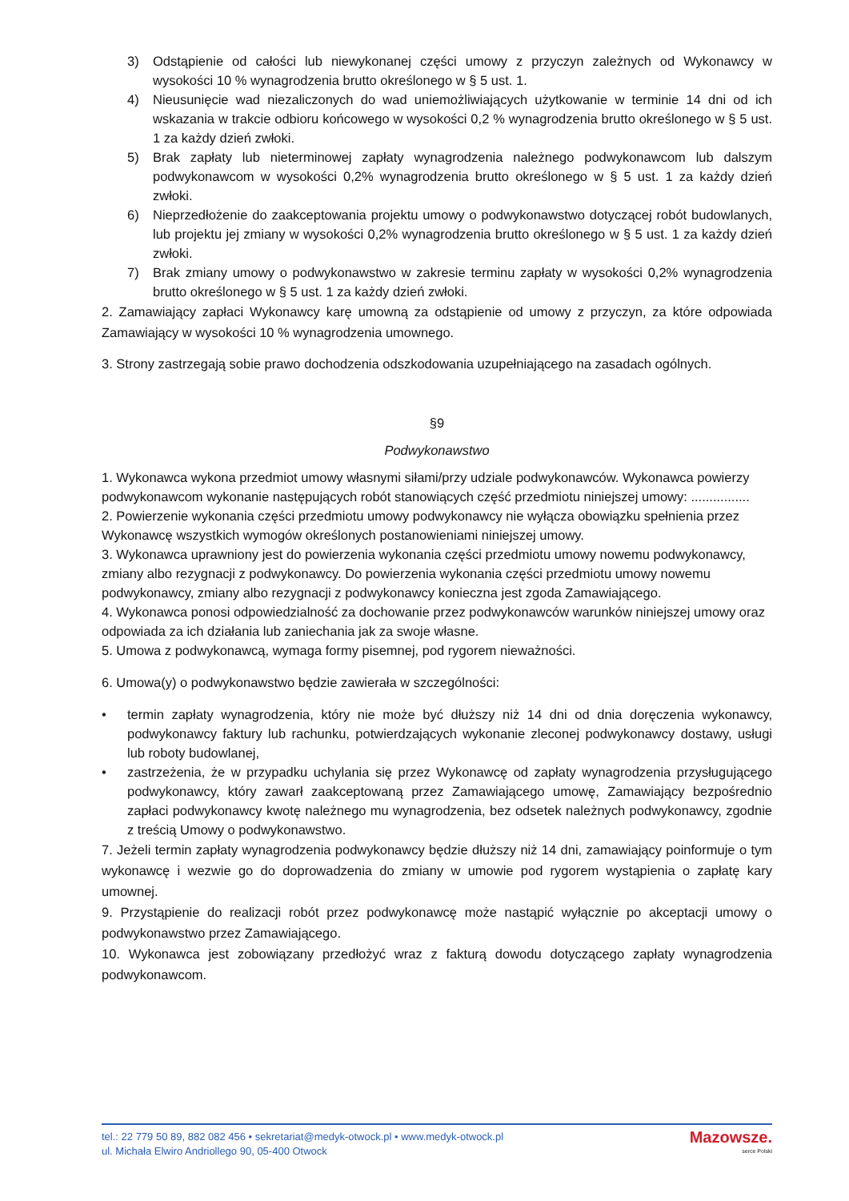3) Odstąpienie od całości lub niewykonanej części umowy z przyczyn zależnych od Wykonawcy w wysokości 10 % wynagrodzenia brutto określonego w § 5 ust. 1.
4) Nieusunięcie wad niezaliczonych do wad uniemożliwiających użytkowanie w terminie 14 dni od ich wskazania w trakcie odbioru końcowego w wysokości 0,2 % wynagrodzenia brutto określonego w § 5 ust. 1 za każdy dzień zwłoki.
5) Brak zapłaty lub nieterminowej zapłaty wynagrodzenia należnego podwykonawcom lub dalszym podwykonawcom w wysokości 0,2% wynagrodzenia brutto określonego w § 5 ust. 1 za każdy dzień zwłoki.
6) Nieprzedłożenie do zaakceptowania projektu umowy o podwykonawstwo dotyczącej robót budowlanych, lub projektu jej zmiany w wysokości 0,2% wynagrodzenia brutto określonego w § 5 ust. 1 za każdy dzień zwłoki.
7) Brak zmiany umowy o podwykonawstwo w zakresie terminu zapłaty w wysokości 0,2% wynagrodzenia brutto określonego w § 5 ust. 1 za każdy dzień zwłoki.
2. Zamawiający zapłaci Wykonawcy karę umowną za odstąpienie od umowy z przyczyn, za które odpowiada Zamawiający w wysokości 10 % wynagrodzenia umownego.
3. Strony zastrzegają sobie prawo dochodzenia odszkodowania uzupełniającego na zasadach ogólnych.
§9
Podwykonawstwo
1. Wykonawca wykona przedmiot umowy własnymi siłami/przy udziale podwykonawców. Wykonawca powierzy podwykonawcom wykonanie następujących robót stanowiących część przedmiotu niniejszej umowy: ................
2. Powierzenie wykonania części przedmiotu umowy podwykonawcy nie wyłącza obowiązku spełnienia przez Wykonawcę wszystkich wymogów określonych postanowieniami niniejszej umowy.
3. Wykonawca uprawniony jest do powierzenia wykonania części przedmiotu umowy nowemu podwykonawcy, zmiany albo rezygnacji z podwykonawcy. Do powierzenia wykonania części przedmiotu umowy nowemu podwykonawcy, zmiany albo rezygnacji z podwykonawcy konieczna jest zgoda Zamawiającego.
4. Wykonawca ponosi odpowiedzialność za dochowanie przez podwykonawców warunków niniejszej umowy oraz odpowiada za ich działania lub zaniechania jak za swoje własne.
5. Umowa z podwykonawcą, wymaga formy pisemnej, pod rygorem nieważności.
6. Umowa(y) o podwykonawstwo będzie zawierała w szczególności:
• termin zapłaty wynagrodzenia, który nie może być dłuższy niż 14 dni od dnia doręczenia wykonawcy, podwykonawcy faktury lub rachunku, potwierdzających wykonanie zleconej podwykonawcy dostawy, usługi lub roboty budowlanej,
• zastrzeżenia, że w przypadku uchylania się przez Wykonawcę od zapłaty wynagrodzenia przysługującego podwykonawcy, który zawarł zaakceptowaną przez Zamawiającego umowę, Zamawiający bezpośrednio zapłaci podwykonawcy kwotę należnego mu wynagrodzenia, bez odsetek należnych podwykonawcy, zgodnie z treścią Umowy o podwykonawstwo.
7. Jeżeli termin zapłaty wynagrodzenia podwykonawcy będzie dłuższy niż 14 dni, zamawiający poinformuje o tym wykonawcę i wezwie go do doprowadzenia do zmiany w umowie pod rygorem wystąpienia o zapłatę kary umownej.
9. Przystąpienie do realizacji robót przez podwykonawcę może nastąpić wyłącznie po akceptacji umowy o podwykonawstwo przez Zamawiającego.
10. Wykonawca jest zobowiązany przedłożyć wraz z fakturą dowodu dotyczącego zapłaty wynagrodzenia podwykonawcom.
tel.: 22 779 50 89, 882 082 456 • sekretariat@medyk-otwock.pl • www.medyk-otwock.pl
ul. Michała Elwiro Andriollego 90, 05-400 Otwock
Mazowsze.
serce Polski